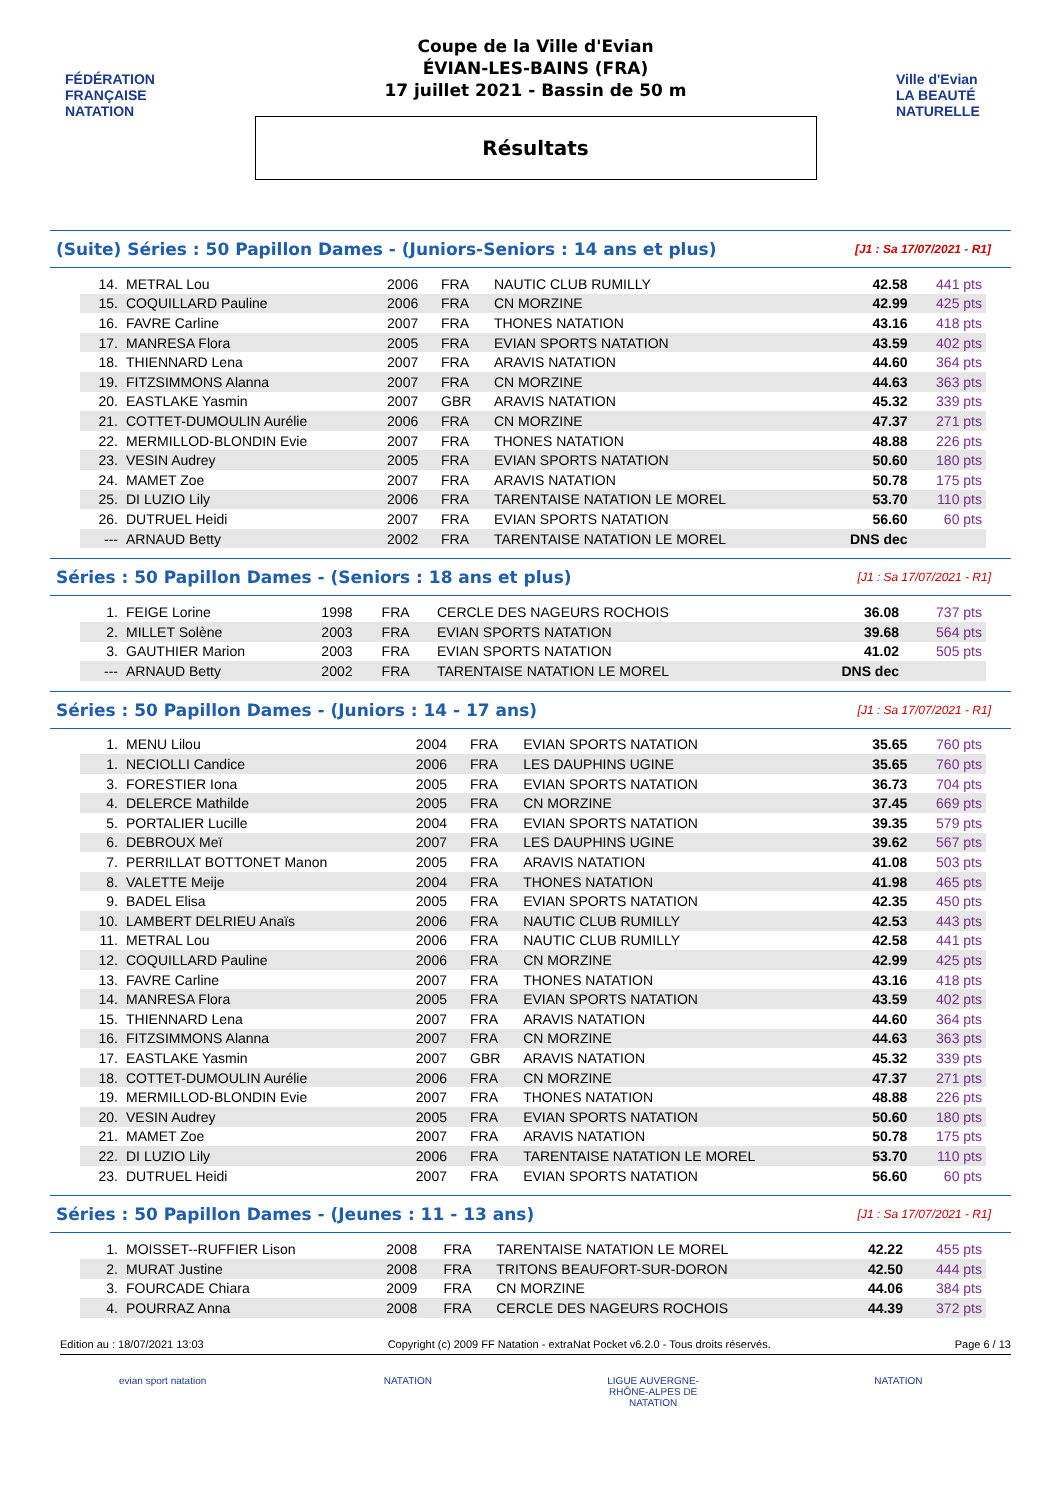FÉDÉRATION FRANÇAISE NATATION
Coupe de la Ville d'Evian
ÉVIAN-LES-BAINS (FRA)
17 juillet 2021 - Bassin de 50 m
Résultats
Ville d'Evian
LA BEAUTÉ NATURELLE
(Suite) Séries : 50 Papillon Dames - (Juniors-Seniors : 14 ans et plus) [J1 : Sa 17/07/2021 - R1]
| 14. | METRAL Lou | 2006 | FRA | NAUTIC CLUB RUMILLY | 42.58 | 441 pts |
| 15. | COQUILLARD Pauline | 2006 | FRA | CN MORZINE | 42.99 | 425 pts |
| 16. | FAVRE Carline | 2007 | FRA | THONES NATATION | 43.16 | 418 pts |
| 17. | MANRESA Flora | 2005 | FRA | EVIAN SPORTS NATATION | 43.59 | 402 pts |
| 18. | THIENNARD Lena | 2007 | FRA | ARAVIS NATATION | 44.60 | 364 pts |
| 19. | FITZSIMMONS Alanna | 2007 | FRA | CN MORZINE | 44.63 | 363 pts |
| 20. | EASTLAKE Yasmin | 2007 | GBR | ARAVIS NATATION | 45.32 | 339 pts |
| 21. | COTTET-DUMOULIN Aurélie | 2006 | FRA | CN MORZINE | 47.37 | 271 pts |
| 22. | MERMILLOD-BLONDIN Evie | 2007 | FRA | THONES NATATION | 48.88 | 226 pts |
| 23. | VESIN Audrey | 2005 | FRA | EVIAN SPORTS NATATION | 50.60 | 180 pts |
| 24. | MAMET Zoe | 2007 | FRA | ARAVIS NATATION | 50.78 | 175 pts |
| 25. | DI LUZIO Lily | 2006 | FRA | TARENTAISE NATATION LE MOREL | 53.70 | 110 pts |
| 26. | DUTRUEL Heidi | 2007 | FRA | EVIAN SPORTS NATATION | 56.60 | 60 pts |
| --- | ARNAUD Betty | 2002 | FRA | TARENTAISE NATATION LE MOREL | DNS dec | |
Séries : 50 Papillon Dames - (Seniors : 18 ans et plus) [J1 : Sa 17/07/2021 - R1]
| 1. | FEIGE Lorine | 1998 | FRA | CERCLE DES NAGEURS ROCHOIS | 36.08 | 737 pts |
| 2. | MILLET Solène | 2003 | FRA | EVIAN SPORTS NATATION | 39.68 | 564 pts |
| 3. | GAUTHIER Marion | 2003 | FRA | EVIAN SPORTS NATATION | 41.02 | 505 pts |
| --- | ARNAUD Betty | 2002 | FRA | TARENTAISE NATATION LE MOREL | DNS dec | |
Séries : 50 Papillon Dames - (Juniors : 14 - 17 ans) [J1 : Sa 17/07/2021 - R1]
| 1. | MENU Lilou | 2004 | FRA | EVIAN SPORTS NATATION | 35.65 | 760 pts |
| 1. | NECIOLLI Candice | 2006 | FRA | LES DAUPHINS UGINE | 35.65 | 760 pts |
| 3. | FORESTIER Iona | 2005 | FRA | EVIAN SPORTS NATATION | 36.73 | 704 pts |
| 4. | DELERCE Mathilde | 2005 | FRA | CN MORZINE | 37.45 | 669 pts |
| 5. | PORTALIER Lucille | 2004 | FRA | EVIAN SPORTS NATATION | 39.35 | 579 pts |
| 6. | DEBROUX Meï | 2007 | FRA | LES DAUPHINS UGINE | 39.62 | 567 pts |
| 7. | PERRILLAT BOTTONET Manon | 2005 | FRA | ARAVIS NATATION | 41.08 | 503 pts |
| 8. | VALETTE Meije | 2004 | FRA | THONES NATATION | 41.98 | 465 pts |
| 9. | BADEL Elisa | 2005 | FRA | EVIAN SPORTS NATATION | 42.35 | 450 pts |
| 10. | LAMBERT DELRIEU Anaïs | 2006 | FRA | NAUTIC CLUB RUMILLY | 42.53 | 443 pts |
| 11. | METRAL Lou | 2006 | FRA | NAUTIC CLUB RUMILLY | 42.58 | 441 pts |
| 12. | COQUILLARD Pauline | 2006 | FRA | CN MORZINE | 42.99 | 425 pts |
| 13. | FAVRE Carline | 2007 | FRA | THONES NATATION | 43.16 | 418 pts |
| 14. | MANRESA Flora | 2005 | FRA | EVIAN SPORTS NATATION | 43.59 | 402 pts |
| 15. | THIENNARD Lena | 2007 | FRA | ARAVIS NATATION | 44.60 | 364 pts |
| 16. | FITZSIMMONS Alanna | 2007 | FRA | CN MORZINE | 44.63 | 363 pts |
| 17. | EASTLAKE Yasmin | 2007 | GBR | ARAVIS NATATION | 45.32 | 339 pts |
| 18. | COTTET-DUMOULIN Aurélie | 2006 | FRA | CN MORZINE | 47.37 | 271 pts |
| 19. | MERMILLOD-BLONDIN Evie | 2007 | FRA | THONES NATATION | 48.88 | 226 pts |
| 20. | VESIN Audrey | 2005 | FRA | EVIAN SPORTS NATATION | 50.60 | 180 pts |
| 21. | MAMET Zoe | 2007 | FRA | ARAVIS NATATION | 50.78 | 175 pts |
| 22. | DI LUZIO Lily | 2006 | FRA | TARENTAISE NATATION LE MOREL | 53.70 | 110 pts |
| 23. | DUTRUEL Heidi | 2007 | FRA | EVIAN SPORTS NATATION | 56.60 | 60 pts |
Séries : 50 Papillon Dames - (Jeunes : 11 - 13 ans) [J1 : Sa 17/07/2021 - R1]
| 1. | MOISSET--RUFFIER Lison | 2008 | FRA | TARENTAISE NATATION LE MOREL | 42.22 | 455 pts |
| 2. | MURAT Justine | 2008 | FRA | TRITONS BEAUFORT-SUR-DORON | 42.50 | 444 pts |
| 3. | FOURCADE Chiara | 2009 | FRA | CN MORZINE | 44.06 | 384 pts |
| 4. | POURRAZ Anna | 2008 | FRA | CERCLE DES NAGEURS ROCHOIS | 44.39 | 372 pts |
Edition au : 18/07/2021 13:03 Copyright (c) 2009 FF Natation - extraNat Pocket v6.2.0 - Tous droits réservés. Page 6 / 13
evian sport natation
NATATION LIGUE AUVERGNE-RHÔNE-ALPES DE NATATION
NATATION